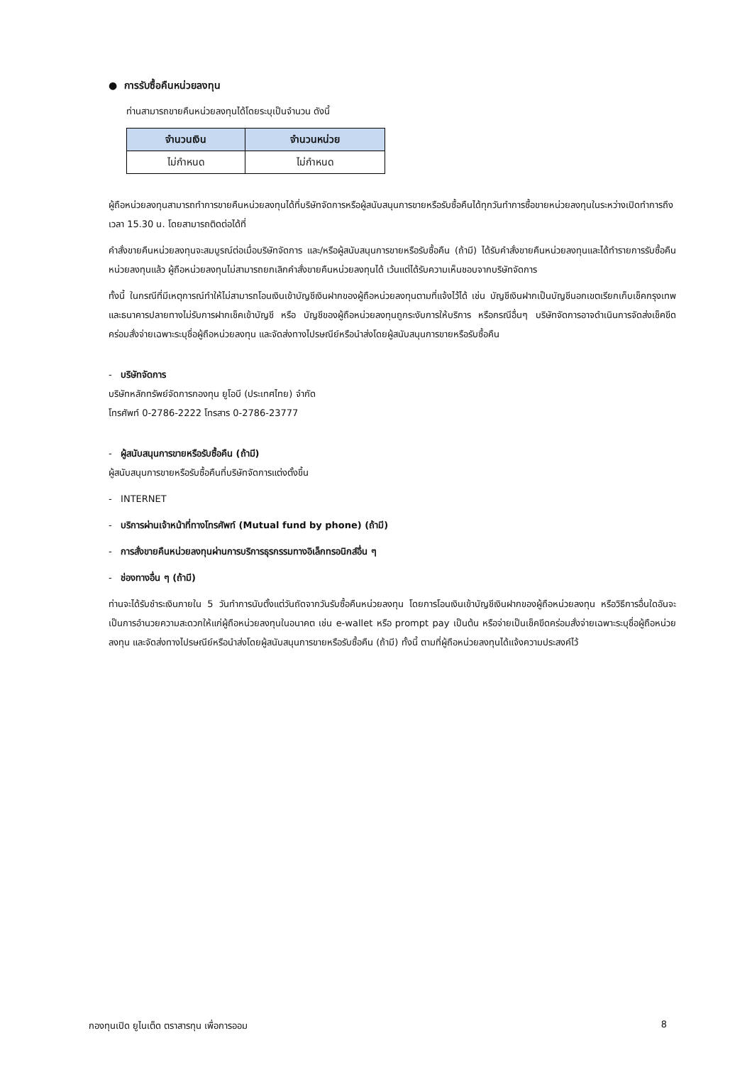● การรับซื้อคืนหน่วยลงทุน
ท่านสามารถขายคืนหน่วยลงทุนได้โดยระบุเป็นจำนวน ดังนี้
| จำนวนเงิน | จำนวนหน่วย |
| --- | --- |
| ไม่กำหนด | ไม่กำหนด |
ผู้ถือหน่วยลงทุนสามารถทำการขายคืนหน่วยลงทุนได้ที่บริษัทจัดการหรือผู้สนับสนุนการขายหรือรับซื้อคืนได้ทุกวันทำการซื้อขายหน่วยลงทุนในระหว่างเปิดทำการถึงเวลา 15.30 น. โดยสามารถติดต่อได้ที่
คำสั่งขายคืนหน่วยลงทุนจะสมบูรณ์ต่อเมื่อบริษัทจัดการ และ/หรือผู้สนับสนุนการขายหรือรับซื้อคืน (ถ้ามี) ได้รับคำสั่งขายคืนหน่วยลงทุนและได้ทำรายการรับซื้อคืนหน่วยลงทุนแล้ว ผู้ถือหน่วยลงทุนไม่สามารถยกเลิกคำสั่งขายคืนหน่วยลงทุนได้ เว้นแต่ได้รับความเห็นชอบจากบริษัทจัดการ
ทั้งนี้ ในกรณีที่มีเหตุการณ์ทำให้ไม่สามารถโอนเงินเข้าบัญชีเงินฝากของผู้ถือหน่วยลงทุนตามที่แจ้งไว้ได้ เช่น บัญชีเงินฝากเป็นบัญชีนอกเขตเรียกเก็บเช็คกรุงเทพ และธนาคารปลายทางไม่รับการฝากเช็คเข้าบัญชี หรือ บัญชีของผู้ถือหน่วยลงทุนถูกระงับการให้บริการ หรือกรณีอื่นๆ บริษัทจัดการอาจดำเนินการจัดส่งเช็คขีดคร่อมสั่งจ่ายเฉพาะระบุชื่อผู้ถือหน่วยลงทุน และจัดส่งทางไปรษณีย์หรือนำส่งโดยผู้สนับสนุนการขายหรือรับซื้อคืน
- บริษัทจัดการ
บริษัทหลักทรัพย์จัดการกองทุน ยูโอบี (ประเทศไทย) จำกัด
โทรศัพท์ 0-2786-2222 โทรสาร 0-2786-23777
- ผู้สนับสนุนการขายหรือรับซื้อคืน (ถ้ามี)
ผู้สนับสนุนการขายหรือรับซื้อคืนที่บริษัทจัดการแต่งตั้งขึ้น
- INTERNET
- บริการผ่านเจ้าหน้าที่ทางโทรศัพท์ (Mutual fund by phone) (ถ้ามี)
- การสั่งขายคืนหน่วยลงทุนผ่านการบริการธุรกรรมทางอิเล็กทรอนิกส์อื่น ๆ
- ช่องทางอื่น ๆ (ถ้ามี)
ท่านจะได้รับชำระเงินภายใน 5 วันทำการนับตั้งแต่วันถัดจากวันรับซื้อคืนหน่วยลงทุน โดยการโอนเงินเข้าบัญชีเงินฝากของผู้ถือหน่วยลงทุน หรือวิธีการอื่นใดอันจะเป็นการอำนวยความสะดวกให้แก่ผู้ถือหน่วยลงทุนในอนาคต เช่น e-wallet หรือ prompt pay เป็นต้น หรือจ่ายเป็นเช็คขีดคร่อมสั่งจ่ายเฉพาะระบุชื่อผู้ถือหน่วยลงทุน และจัดส่งทางไปรษณีย์หรือนำส่งโดยผู้สนับสนุนการขายหรือรับซื้อคืน (ถ้ามี) ทั้งนี้ ตามที่ผู้ถือหน่วยลงทุนได้แจ้งความประสงค์ไว้
กองทุนเปิด ยูไนเต็ด ตราสารทุน เพื่อการออม 8